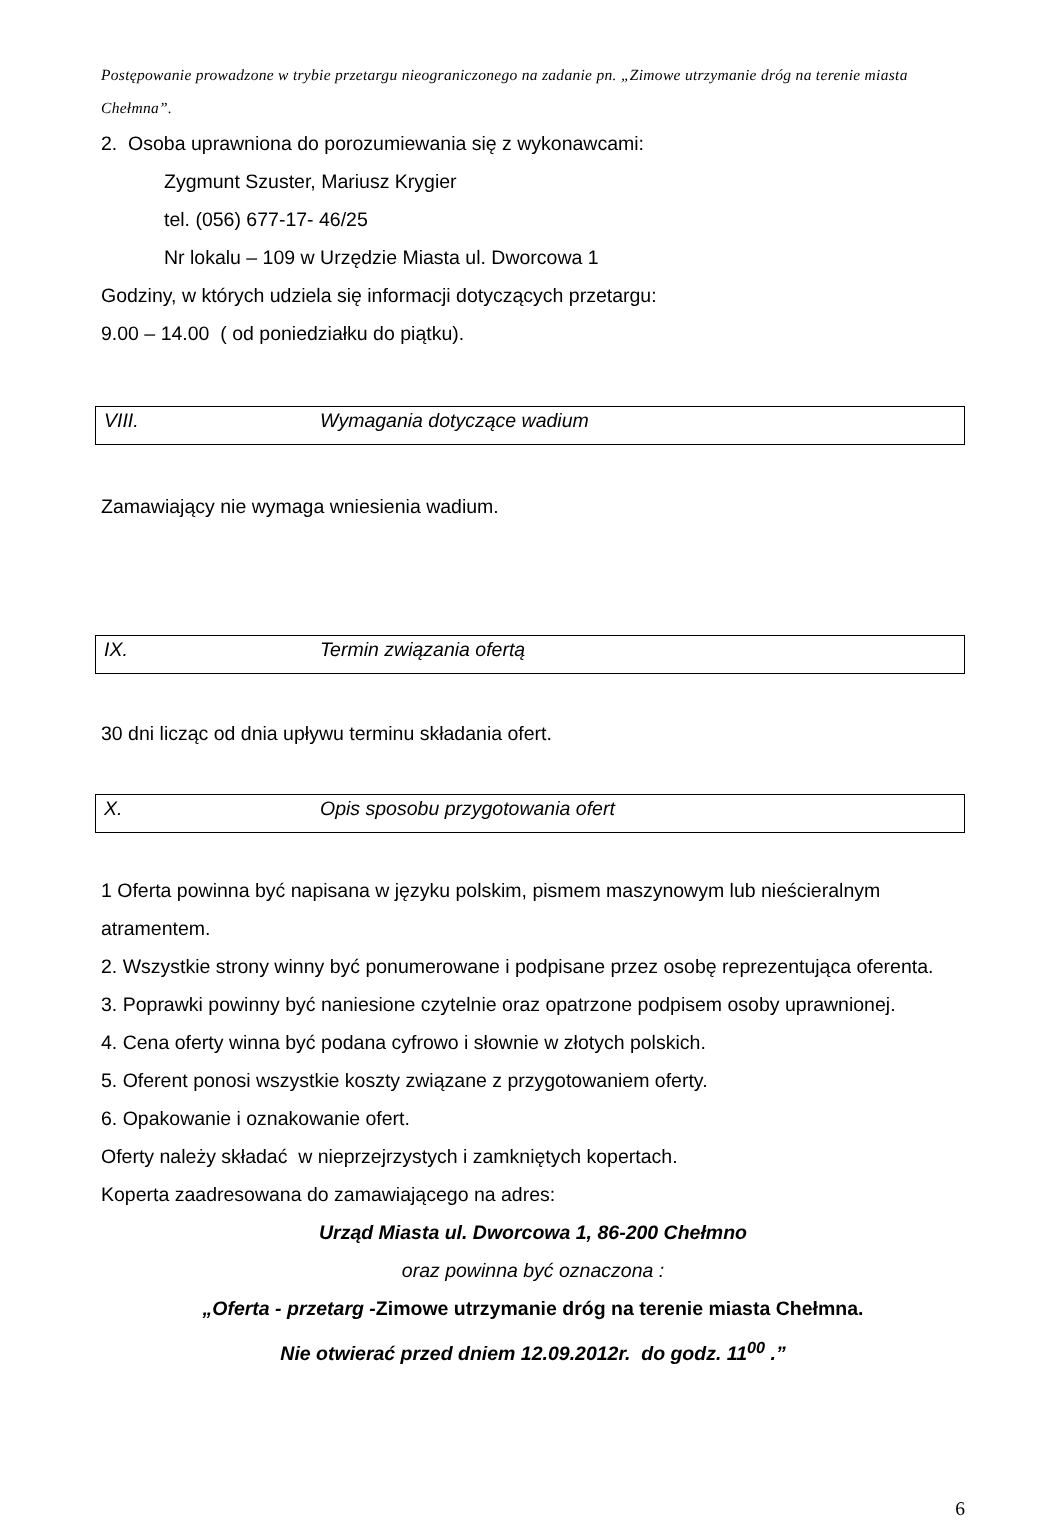Postępowanie prowadzone w trybie przetargu nieograniczonego na zadanie pn. „Zimowe utrzymanie dróg na terenie miasta Chełmna”.
2. Osoba uprawniona do porozumiewania się z wykonawcami:
Zygmunt Szuster, Mariusz Krygier
tel. (056) 677-17- 46/25
Nr lokalu – 109 w Urzędzie Miasta ul. Dworcowa 1
Godziny, w których udziela się informacji dotyczących przetargu:
9.00 – 14.00 ( od poniedziałku do piątku).
VIII. Wymagania dotyczące wadium
Zamawiający nie wymaga wniesienia wadium.
IX. Termin związania ofertą
30 dni licząc od dnia upływu terminu składania ofert.
X. Opis sposobu przygotowania ofert
1 Oferta powinna być napisana w języku polskim, pismem maszynowym lub nieścieralnym atramentem.
2. Wszystkie strony winny być ponumerowane i podpisane przez osobę reprezentująca oferenta.
3. Poprawki powinny być naniesione czytelnie oraz opatrzone podpisem osoby uprawnionej.
4. Cena oferty winna być podana cyfrowo i słownie w złotych polskich.
5. Oferent ponosi wszystkie koszty związane z przygotowaniem oferty.
6. Opakowanie i oznakowanie ofert.
Oferty należy składać w nieprzejrzystych i zamkniętych kopertach.
Koperta zaadresowana do zamawiającego na adres:
Urząd Miasta ul. Dworcowa 1, 86-200 Chełmno
oraz powinna być oznaczona :
„Oferta - przetarg -Zimowe utrzymanie dróg na terenie miasta Chełmna.
Nie otwierać przed dniem 12.09.2012r. do godz. 11<sup>00</sup> .”
6